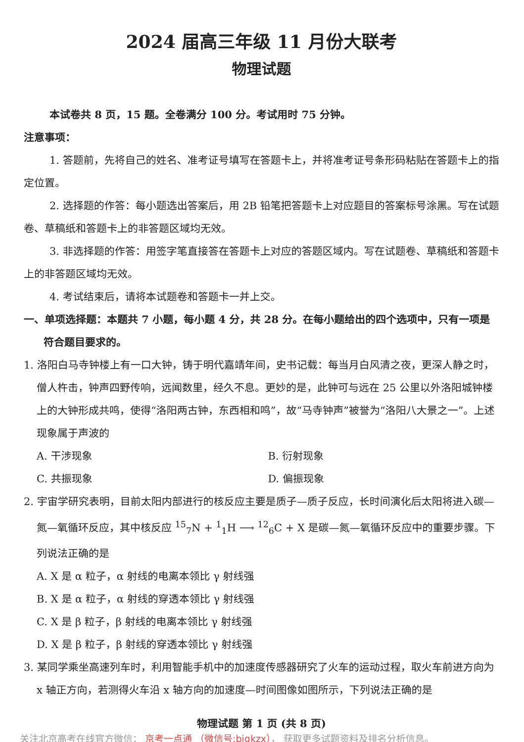2024 届高三年级 11 月份大联考
物理试题
本试卷共 8 页，15 题。全卷满分 100 分。考试用时 75 分钟。
注意事项：
1. 答题前，先将自己的姓名、准考证号填写在答题卡上，并将准考证号条形码粘贴在答题卡上的指定位置。
2. 选择题的作答：每小题选出答案后，用 2B 铅笔把答题卡上对应题目的答案标号涂黑。写在试题卷、草稿纸和答题卡上的非答题区域均无效。
3. 非选择题的作答：用签字笔直接答在答题卡上对应的答题区域内。写在试题卷、草稿纸和答题卡上的非答题区域均无效。
4. 考试结束后，请将本试题卷和答题卡一并上交。
一、单项选择题：本题共 7 小题，每小题 4 分，共 28 分。在每小题给出的四个选项中，只有一项是符合题目要求的。
1. 洛阳白马寺钟楼上有一口大钟，铸于明代嘉靖年间，史书记载：每当月白风清之夜，更深人静之时，僧人杵击，钟声四野传响，远闻数里，经久不息。更妙的是，此钟可与远在 25 公里以外洛阳城钟楼上的大钟形成共鸣，使得“洛阳两古钟，东西相和鸣”，故“马寺钟声”被誉为“洛阳八大景之一”。上述现象属于声波的
A. 干涉现象 B. 衍射现象
C. 共振现象 D. 偏振现象
2. 宇宙学研究表明，目前太阳内部进行的核反应主要是质子—质子反应，长时间演化后太阳将进入碳—氮—氧循环反应，其中核反应 <sup>15</sup><sub>7</sub>N + <sup>1</sup><sub>1</sub>H ⟶ <sup>12</sup><sub>6</sub>C + X 是碳—氮—氧循环反应中的重要步骤。下列说法正确的是
A. X 是 α 粒子，α 射线的电离本领比 γ 射线强
B. X 是 α 粒子，α 射线的穿透本领比 γ 射线强
C. X 是 β 粒子，β 射线的电离本领比 γ 射线强
D. X 是 β 粒子，β 射线的穿透本领比 γ 射线强
3. 某同学乘坐高速列车时，利用智能手机中的加速度传感器研究了火车的运动过程，取火车前进方向为 x 轴正方向，若测得火车沿 x 轴方向的加速度—时间图像如图所示，下列说法正确的是
物理试题 第 1 页 (共 8 页)
关注北京高考在线官方微信： 京考一点通 （微信号:bjgkzx）， 获取更多试题资料及排名分析信息。